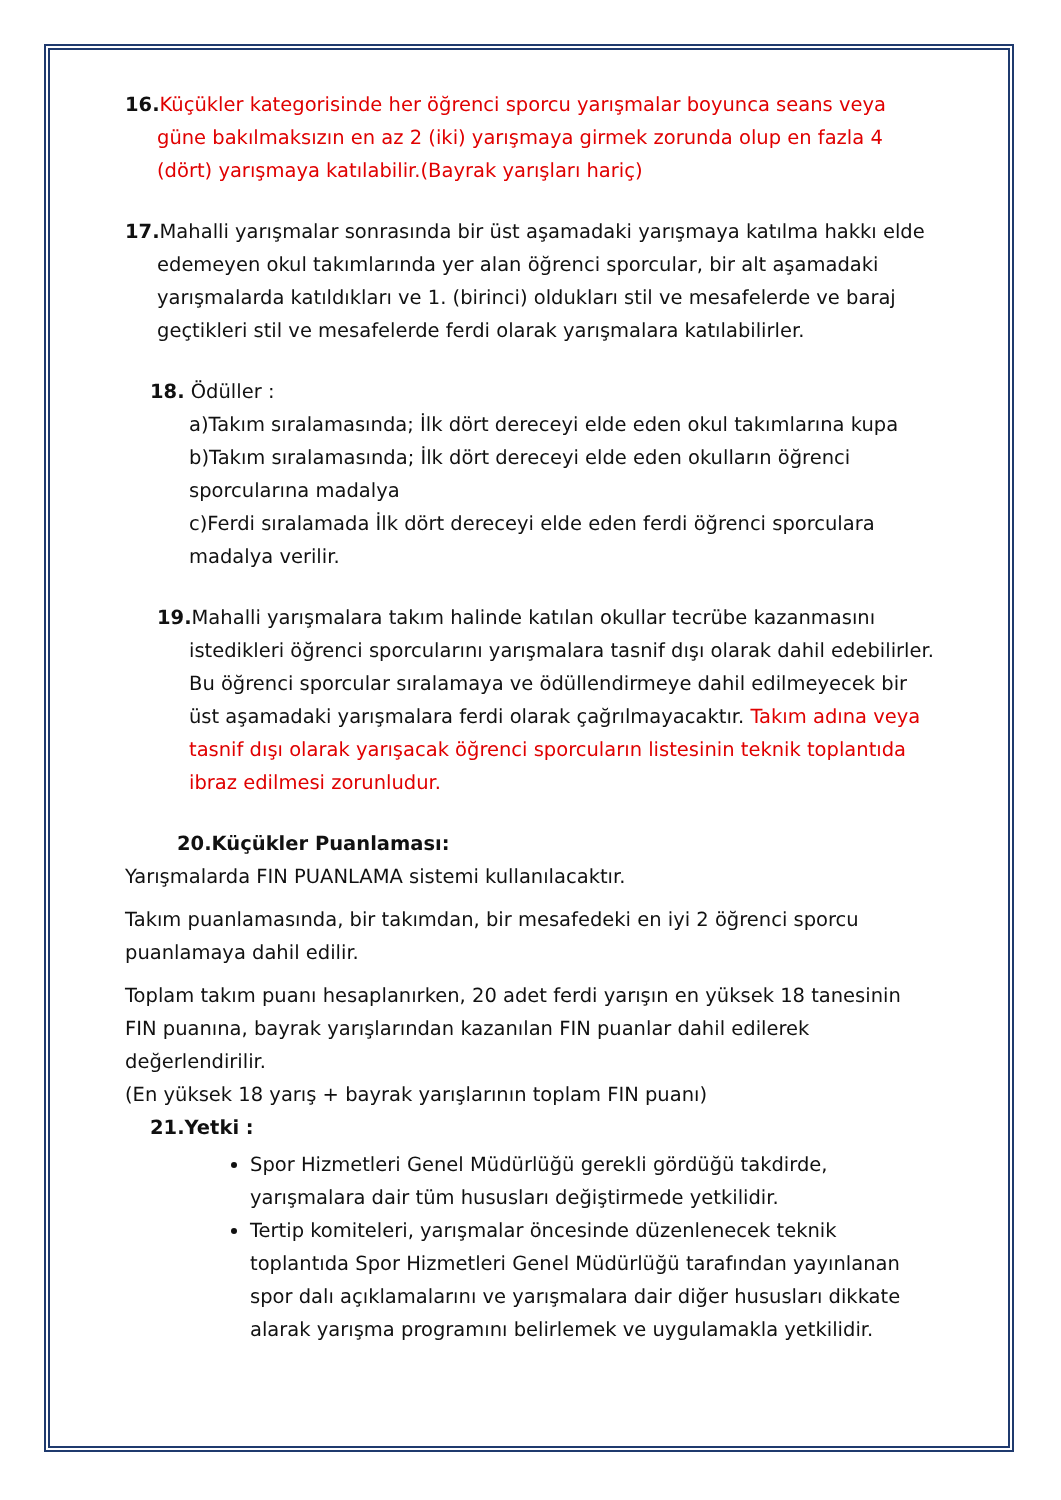16. Küçükler kategorisinde her öğrenci sporcu yarışmalar boyunca seans veya güne bakılmaksızın en az 2 (iki) yarışmaya girmek zorunda olup en fazla 4 (dört) yarışmaya katılabilir.(Bayrak yarışları hariç)
17. Mahalli yarışmalar sonrasında bir üst aşamadaki yarışmaya katılma hakkı elde edemeyen okul takımlarında yer alan öğrenci sporcular, bir alt aşamadaki yarışmalarda katıldıkları ve 1. (birinci) oldukları stil ve mesafelerde ve baraj geçtikleri stil ve mesafelerde ferdi olarak yarışmalara katılabilirler.
18. Ödüller :
a)Takım sıralamasında; İlk dört dereceyi elde eden okul takımlarına kupa
b)Takım sıralamasında; İlk dört dereceyi elde eden okulların öğrenci sporcularına madalya
c)Ferdi sıralamada İlk dört dereceyi elde eden ferdi öğrenci sporculara madalya verilir.
19. Mahalli yarışmalara takım halinde katılan okullar tecrübe kazanmasını istedikleri öğrenci sporcularını yarışmalara tasnif dışı olarak dahil edebilirler. Bu öğrenci sporcular sıralamaya ve ödüllendirmeye dahil edilmeyecek bir üst aşamadaki yarışmalara ferdi olarak çağrılmayacaktır. Takım adına veya tasnif dışı olarak yarışacak öğrenci sporcuların listesinin teknik toplantıda ibraz edilmesi zorunludur.
20.Küçükler Puanlaması:
Yarışmalarda FIN PUANLAMA sistemi kullanılacaktır.
Takım puanlamasında, bir takımdan, bir mesafedeki en iyi 2 öğrenci sporcu puanlamaya dahil edilir.
Toplam takım puanı hesaplanırken, 20 adet ferdi yarışın en yüksek 18 tanesinin FIN puanına, bayrak yarışlarından kazanılan FIN puanlar dahil edilerek değerlendirilir.
(En yüksek 18 yarış + bayrak yarışlarının toplam FIN puanı)
21.Yetki :
Spor Hizmetleri Genel Müdürlüğü gerekli gördüğü takdirde, yarışmalara dair tüm hususları değiştirmede yetkilidir.
Tertip komiteleri, yarışmalar öncesinde düzenlenecek teknik toplantıda Spor Hizmetleri Genel Müdürlüğü tarafından yayınlanan spor dalı açıklamalarını ve yarışmalara dair diğer hususları dikkate alarak yarışma programını belirlemek ve uygulamakla yetkilidir.